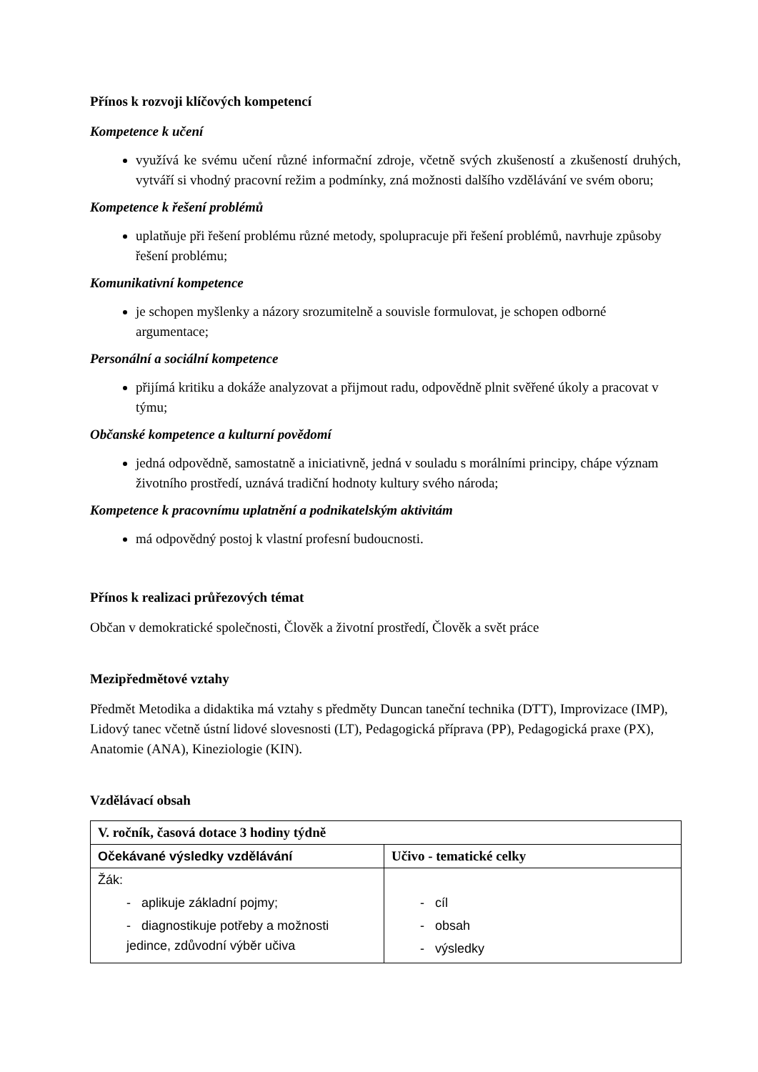Přínos k rozvoji klíčových kompetencí
Kompetence k učení
využívá ke svému učení různé informační zdroje, včetně svých zkušeností a zkušeností druhých, vytváří si vhodný pracovní režim a podmínky, zná možnosti dalšího vzdělávání ve svém oboru;
Kompetence k řešení problémů
uplatňuje při řešení problému různé metody, spolupracuje při řešení problémů, navrhuje způsoby řešení problému;
Komunikativní kompetence
je schopen myšlenky a názory srozumitelně a souvisle formulovat, je schopen odborné argumentace;
Personální a sociální kompetence
přijímá kritiku a dokáže analyzovat a přijmout radu, odpovědně plnit svěřené úkoly a pracovat v týmu;
Občanské kompetence a kulturní povědomí
jedná odpovědně, samostatně a iniciativně, jedná v souladu s morálními principy, chápe význam životního prostředí, uznává tradiční hodnoty kultury svého národa;
Kompetence k pracovnímu uplatnění a podnikatelským aktivitám
má odpovědný postoj k vlastní profesní budoucnosti.
Přínos k realizaci průřezových témat
Občan v demokratické společnosti, Člověk a životní prostředí, Člověk a svět práce
Mezipředmětové vztahy
Předmět Metodika a didaktika má vztahy s předměty Duncan taneční technika (DTT), Improvizace (IMP), Lidový tanec včetně ústní lidové slovesnosti (LT), Pedagogická příprava (PP), Pedagogická praxe (PX), Anatomie (ANA), Kineziologie (KIN).
Vzdělávací obsah
| V. ročník, časová dotace 3 hodiny týdně | |
| --- | --- |
| Očekávané výsledky vzdělávání | Učivo - tematické celky |
| Žák: - aplikuje základní pojmy; - diagnostikuje potřeby a možnosti jedince, zdůvodní výběr učiva | - cíl - obsah - výsledky |